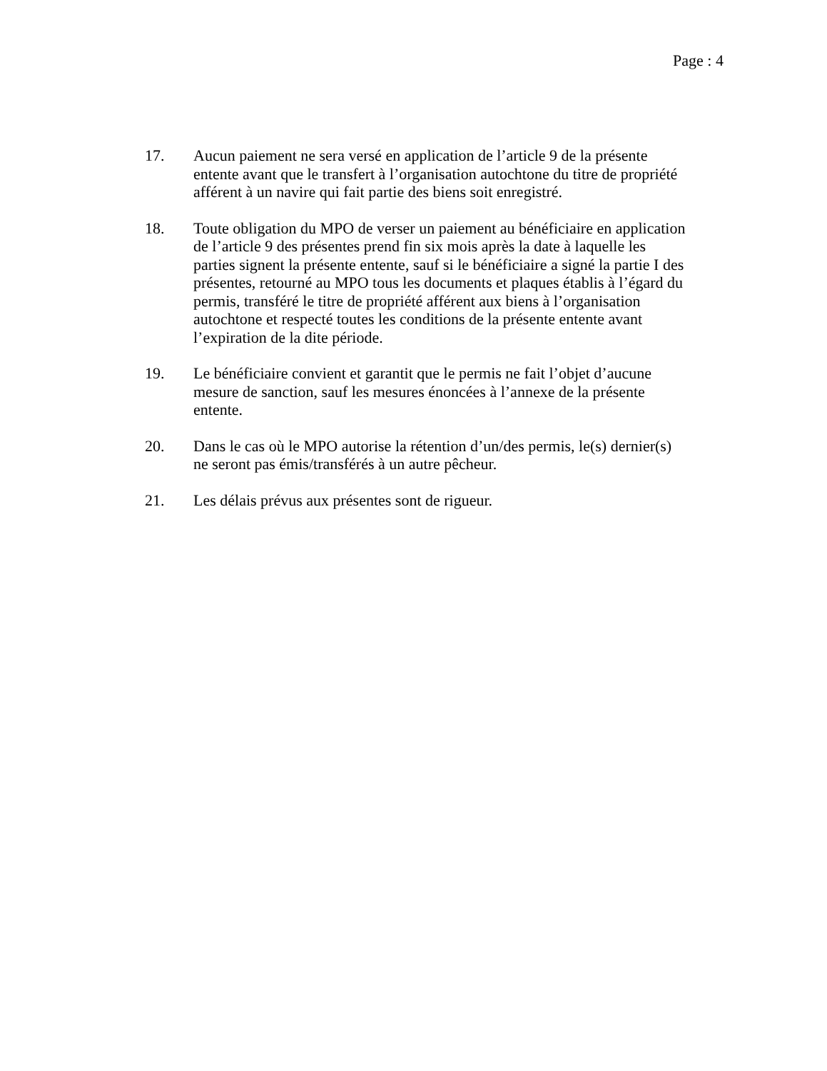Page : 4
17. Aucun paiement ne sera versé en application de l’article 9 de la présente entente avant que le transfert à l’organisation autochtone du titre de propriété afférent à un navire qui fait partie des biens soit enregistré.
18. Toute obligation du MPO de verser un paiement au bénéficiaire en application de l’article 9 des présentes prend fin six mois après la date à laquelle les parties signent la présente entente, sauf si le bénéficiaire a signé la partie I des présentes, retourné au MPO tous les documents et plaques établis à l’égard du permis, transféré le titre de propriété afférent aux biens à l’organisation autochtone et respecté toutes les conditions de la présente entente avant l’expiration de la dite période.
19. Le bénéficiaire convient et garantit que le permis ne fait l’objet d’aucune mesure de sanction, sauf les mesures énoncées à l’annexe de la présente entente.
20. Dans le cas où le MPO autorise la rétention d’un/des permis, le(s) dernier(s) ne seront pas émis/transférés à un autre pêcheur.
21. Les délais prévus aux présentes sont de rigueur.